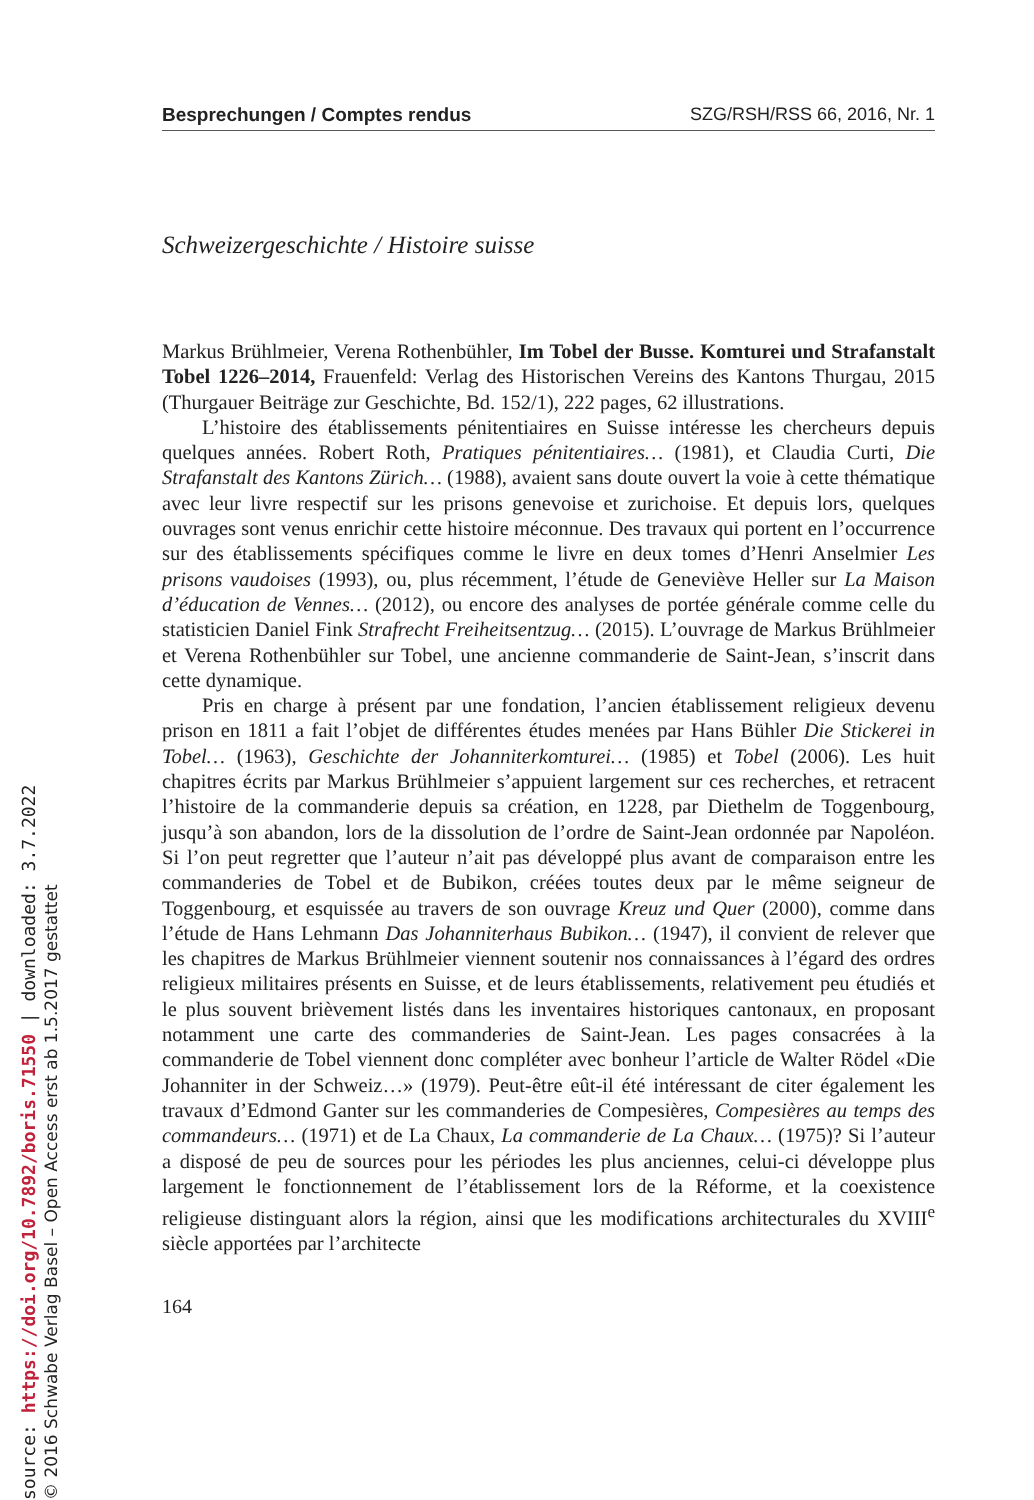Besprechungen / Comptes rendus SZG/RSH/RSS 66, 2016, Nr. 1
Schweizergeschichte / Histoire suisse
Markus Brühlmeier, Verena Rothenbühler, Im Tobel der Busse. Komturei und Strafanstalt Tobel 1226–2014, Frauenfeld: Verlag des Historischen Vereins des Kantons Thurgau, 2015 (Thurgauer Beiträge zur Geschichte, Bd. 152/1), 222 pages, 62 illustrations.
L’histoire des établissements pénitentiaires en Suisse intéresse les chercheurs depuis quelques années. Robert Roth, Pratiques pénitentiaires… (1981), et Claudia Curti, Die Strafanstalt des Kantons Zürich… (1988), avaient sans doute ouvert la voie à cette thématique avec leur livre respectif sur les prisons genevoise et zurichoise. Et depuis lors, quelques ouvrages sont venus enrichir cette histoire méconnue. Des travaux qui portent en l’occurrence sur des établissements spécifiques comme le livre en deux tomes d’Henri Anselmier Les prisons vaudoises (1993), ou, plus récemment, l’étude de Geneviève Heller sur La Maison d’éducation de Vennes… (2012), ou encore des analyses de portée générale comme celle du statisticien Daniel Fink Strafrecht Freiheitsentzug… (2015). L’ouvrage de Markus Brühlmeier et Verena Rothenbühler sur Tobel, une ancienne commanderie de Saint-Jean, s’inscrit dans cette dynamique.
Pris en charge à présent par une fondation, l’ancien établissement religieux devenu prison en 1811 a fait l’objet de différentes études menées par Hans Bühler Die Stickerei in Tobel… (1963), Geschichte der Johanniterkomturei… (1985) et Tobel (2006). Les huit chapitres écrits par Markus Brühlmeier s’appuient largement sur ces recherches, et retracent l’histoire de la commanderie depuis sa création, en 1228, par Diethelm de Toggenbourg, jusqu’à son abandon, lors de la dissolution de l’ordre de Saint-Jean ordonnée par Napoléon. Si l’on peut regretter que l’auteur n’ait pas développé plus avant de comparaison entre les commanderies de Tobel et de Bubikon, créées toutes deux par le même seigneur de Toggenbourg, et esquissée au travers de son ouvrage Kreuz und Quer (2000), comme dans l’étude de Hans Lehmann Das Johanniterhaus Bubikon… (1947), il convient de relever que les chapitres de Markus Brühlmeier viennent soutenir nos connaissances à l’égard des ordres religieux militaires présents en Suisse, et de leurs établissements, relativement peu étudiés et le plus souvent brièvement listés dans les inventaires historiques cantonaux, en proposant notamment une carte des commanderies de Saint-Jean. Les pages consacrées à la commanderie de Tobel viennent donc compléter avec bonheur l’article de Walter Rödel «Die Johanniter in der Schweiz…» (1979). Peut-être eût-il été intéressant de citer également les travaux d’Edmond Ganter sur les commanderies de Compesières, Compesières au temps des commandeurs… (1971) et de La Chaux, La commanderie de La Chaux… (1975)? Si l’auteur a disposé de peu de sources pour les périodes les plus anciennes, celui-ci développe plus largement le fonctionnement de l’établissement lors de la Réforme, et la coexistence religieuse distinguant alors la région, ainsi que les modifications architecturales du XVIII<sup>e</sup> siècle apportées par l’architecte
164
source: https://doi.org/10.7892/boris.71550 | downloaded: 3.7.2022
© 2016 Schwabe Verlag Basel – Open Access erst ab 1.5.2017 gestattet